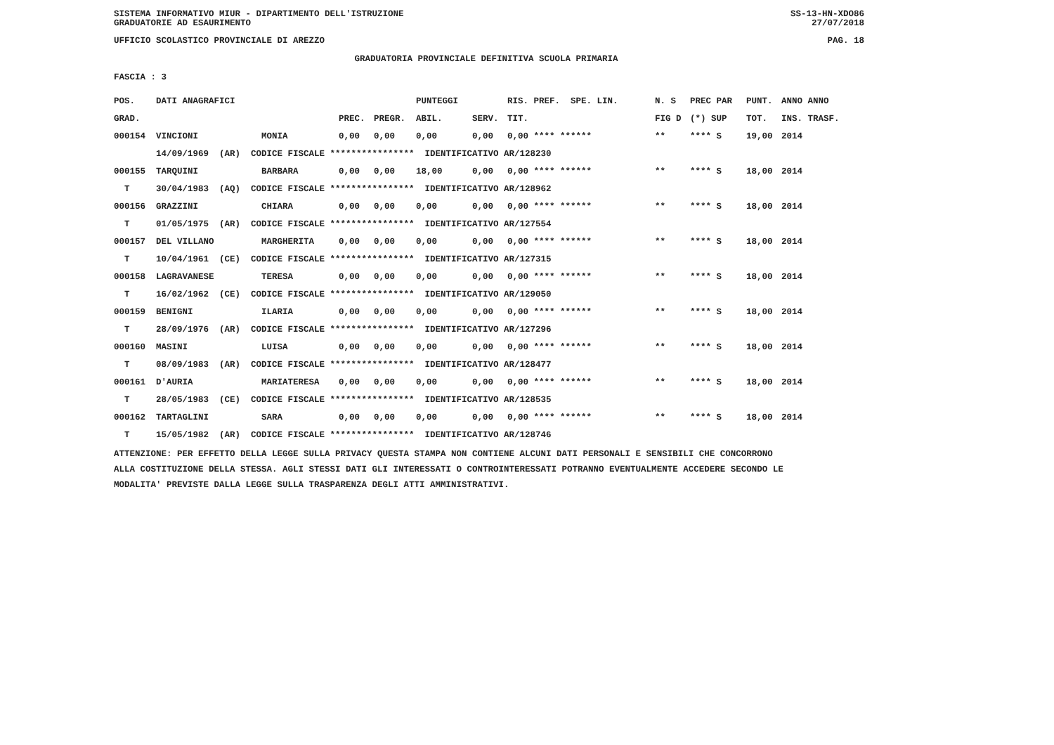SISTEMA INFORMATIVO MIUR - DIPARTIMENTO DELL'ISTRUZIONE
GRADUATORIE AD ESAURIMENTO SS-13-HN-XDO86
27/07/2018
UFFICIO SCOLASTICO PROVINCIALE DI AREZZO PAG. 18
GRADUATORIA PROVINCIALE DEFINITIVA SCUOLA PRIMARIA
FASCIA : 3
| POS. | DATI ANAGRAFICI | | | | PUNTEGGI | | RIS. PREF. SPE. LIN. | N. S | PREC PAR | PUNT. | ANNO ANNO |
| --- | --- | --- | --- | --- | --- | --- | --- | --- | --- | --- | --- |
| GRAD. | | | PREC. | PREGR. | ABIL. | SERV. | TIT. | FIG D | (*) SUP | TOT. | INS. TRASF. |
| 000154 | VINCIONI | MONIA | 0,00 | 0,00 | 0,00 | 0,00 | 0,00 **** ****** | ** | **** S | 19,00 | 2014 |
| | 14/09/1969 (AR) CODICE FISCALE **************** IDENTIFICATIVO AR/128230 | | | | | | | | | | |
| 000155 | TARQUINI | BARBARA | 0,00 | 0,00 | 18,00 | 0,00 | 0,00 **** ****** | ** | **** S | 18,00 | 2014 |
| T | 30/04/1983 (AQ) CODICE FISCALE **************** IDENTIFICATIVO AR/128962 | | | | | | | | | | |
| 000156 | GRAZZINI | CHIARA | 0,00 | 0,00 | 0,00 | 0,00 | 0,00 **** ****** | ** | **** S | 18,00 | 2014 |
| T | 01/05/1975 (AR) CODICE FISCALE **************** IDENTIFICATIVO AR/127554 | | | | | | | | | | |
| 000157 | DEL VILLANO | MARGHERITA | 0,00 | 0,00 | 0,00 | 0,00 | 0,00 **** ****** | ** | **** S | 18,00 | 2014 |
| T | 10/04/1961 (CE) CODICE FISCALE **************** IDENTIFICATIVO AR/127315 | | | | | | | | | | |
| 000158 | LAGRAVANESE | TERESA | 0,00 | 0,00 | 0,00 | 0,00 | 0,00 **** ****** | ** | **** S | 18,00 | 2014 |
| T | 16/02/1962 (CE) CODICE FISCALE **************** IDENTIFICATIVO AR/129050 | | | | | | | | | | |
| 000159 | BENIGNI | ILARIA | 0,00 | 0,00 | 0,00 | 0,00 | 0,00 **** ****** | ** | **** S | 18,00 | 2014 |
| T | 28/09/1976 (AR) CODICE FISCALE **************** IDENTIFICATIVO AR/127296 | | | | | | | | | | |
| 000160 | MASINI | LUISA | 0,00 | 0,00 | 0,00 | 0,00 | 0,00 **** ****** | ** | **** S | 18,00 | 2014 |
| T | 08/09/1983 (AR) CODICE FISCALE **************** IDENTIFICATIVO AR/128477 | | | | | | | | | | |
| 000161 | D'AURIA | MARIATERESA | 0,00 | 0,00 | 0,00 | 0,00 | 0,00 **** ****** | ** | **** S | 18,00 | 2014 |
| T | 28/05/1983 (CE) CODICE FISCALE **************** IDENTIFICATIVO AR/128535 | | | | | | | | | | |
| 000162 | TARTAGLINI | SARA | 0,00 | 0,00 | 0,00 | 0,00 | 0,00 **** ****** | ** | **** S | 18,00 | 2014 |
| T | 15/05/1982 (AR) CODICE FISCALE **************** IDENTIFICATIVO AR/128746 | | | | | | | | | | |
ATTENZIONE: PER EFFETTO DELLA LEGGE SULLA PRIVACY QUESTA STAMPA NON CONTIENE ALCUNI DATI PERSONALI E SENSIBILI CHE CONCORRONO
ALLA COSTITUZIONE DELLA STESSA. AGLI STESSI DATI GLI INTERESSATI O CONTROINTERESSATI POTRANNO EVENTUALMENTE ACCEDERE SECONDO LE
MODALITA' PREVISTE DALLA LEGGE SULLA TRASPARENZA DEGLI ATTI AMMINISTRATIVI.